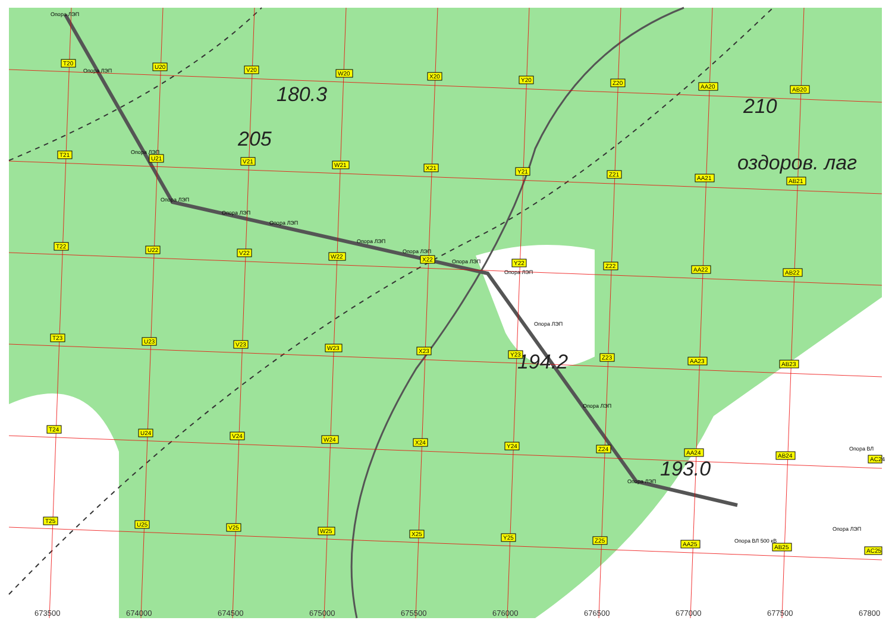180.3
205
210
оздоров. лаг
194.2
193.0
Опора ЛЭП
Опора ЛЭП
Опора ЛЭП
Опора ЛЭП
Опора ЛЭП
Опора ЛЭП
Опора ЛЭП
Опора ЛЭП
Опора ЛЭП
Опора ЛЭП
Опора ЛЭП
Опора ЛЭП
Опора ЛЭП
Опора ВЛ
Опора ЛЭП
Опора ВЛ 500 кВ
T20
U20
V20
W20
X20
Y20
Z20
AA20
AB20
T21
U21
V21
W21
X21
Y21
Z21
AA21
AB21
T22
U22
V22
W22
X22
Y22
Z22
AA22
AB22
T23
U23
V23
W23
X23
Y23
Z23
AA23
AB23
T24
U24
V24
W24
X24
Y24
Z24
AA24
AB24
AC24
T25
U25
V25
W25
X25
Y25
Z25
AA25
AB25
AC25
673500
674000
674500
675000
675500
676000
676500
677000
677500
67800